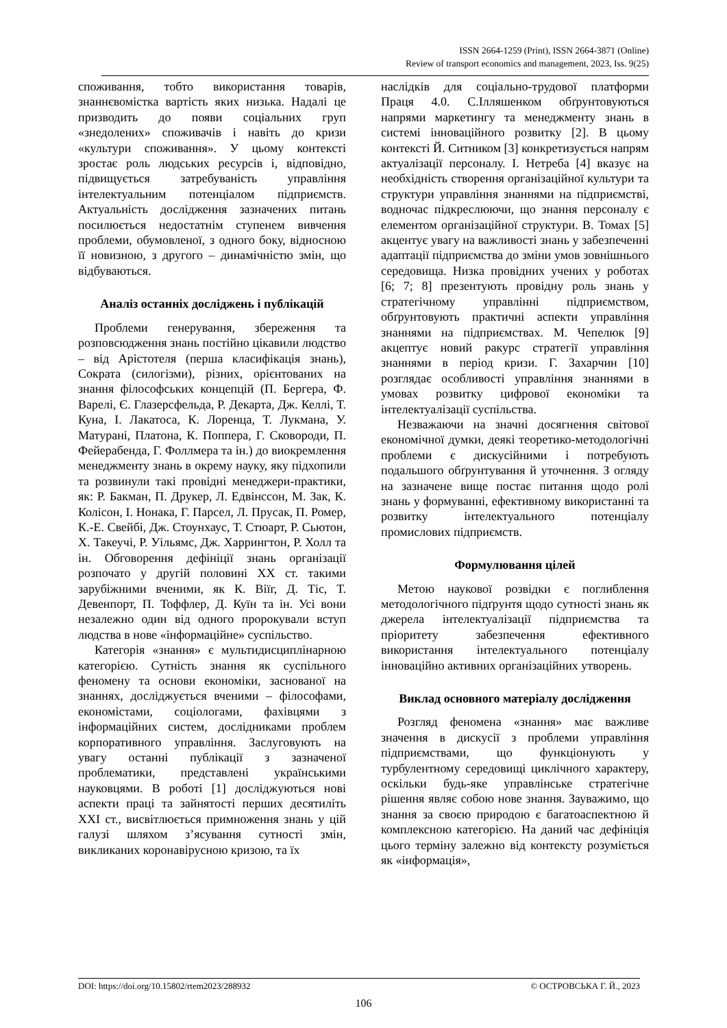ISSN 2664-1259 (Print), ISSN 2664-3871 (Online)
Review of transport economics and management, 2023, Iss. 9(25)
споживання, тобто використання товарів, знаннєвомістка вартість яких низька. Надалі це призводить до появи соціальних груп «знедолених» споживачів і навіть до кризи «культури споживання». У цьому контексті зростає роль людських ресурсів і, відповідно, підвищується затребуваність управління інтелектуальним потенціалом підприємств. Актуальність дослідження зазначених питань посилюється недостатнім ступенем вивчення проблеми, обумовленої, з одного боку, відносною її новизною, з другого – динамічністю змін, що відбуваються.
Аналіз останніх досліджень і публікацій
Проблеми генерування, збереження та розповсюдження знань постійно цікавили людство – від Арістотеля (перша класифікація знань), Сократа (силогізми), різних, орієнтованих на знання філософських концепцій (П. Бергера, Ф. Варелі, Є. Глазерсфельда, Р. Декарта, Дж. Келлі, Т. Куна, І. Лакатоса, К. Лоренца, Т. Лукмана, У. Матурані, Платона, К. Поппера, Г. Сковороди, П. Фейерабенда, Г. Фоллмера та ін.) до виокремлення менеджменту знань в окрему науку, яку підхопили та розвинули такі провідні менеджери-практики, як: Р. Бакман, П. Друкер, Л. Едвінссон, М. Зак, К. Колісон, І. Нонака, Г. Парсел, Л. Прусак, П. Ромер, К.-Е. Свейбі, Дж. Стоунхаус, Т. Стюарт, Р. Сьютон, Х. Такеучі, Р. Уільямс, Дж. Харрингтон, Р. Холл та ін. Обговорення дефініції знань організації розпочато у другій половині ХХ ст. такими зарубіжними вченими, як К. Віїг, Д. Тіс, Т. Девенпорт, П. Тоффлер, Д. Куїн та ін. Усі вони незалежно один від одного пророкували вступ людства в нове «інформаційне» суспільство.
Категорія «знання» є мультидисциплінарною категорією. Сутність знання як суспільного феномену та основи економіки, заснованої на знаннях, досліджується вченими – філософами, економістами, соціологами, фахівцями з інформаційних систем, дослідниками проблем корпоративного управління. Заслуговують на увагу останні публікації з зазначеної проблематики, представлені українськими науковцями. В роботі [1] досліджуються нові аспекти праці та зайнятості перших десятиліть XXI ст., висвітлюється примноження знань у цій галузі шляхом з’ясування сутності змін, викликаних коронавірусною кризою, та їх
наслідків для соціально-трудової платформи Праця 4.0. С.Ілляшенком обґрунтовуються напрями маркетингу та менеджменту знань в системі інноваційного розвитку [2]. В цьому контексті Й. Ситником [3] конкретизується напрям актуалізації персоналу. І. Нетреба [4] вказує на необхідність створення організаційної культури та структури управління знаннями на підприємстві, водночас підкреслюючи, що знання персоналу є елементом організаційної структури. В. Томах [5] акцентує увагу на важливості знань у забезпеченні адаптації підприємства до зміни умов зовнішнього середовища. Низка провідних учених у роботах [6; 7; 8] презентують провідну роль знань у стратегічному управлінні підприємством, обґрунтовують практичні аспекти управління знаннями на підприємствах. М. Чепелюк [9] акцептує новий ракурс стратегії управління знаннями в період кризи. Г. Захарчин [10] розглядає особливості управління знаннями в умовах розвитку цифрової економіки та інтелектуалізації суспільства.
Незважаючи на значні досягнення світової економічної думки, деякі теоретико-методологічні проблеми є дискусійними і потребують подальшого обґрунтування й уточнення. З огляду на зазначене вище постає питання щодо ролі знань у формуванні, ефективному використанні та розвитку інтелектуального потенціалу промислових підприємств.
Формулювання цілей
Метою наукової розвідки є поглиблення методологічного підґрунтя щодо сутності знань як джерела інтелектуалізації підприємства та пріоритету забезпечення ефективного використання інтелектуального потенціалу інноваційно активних організаційних утворень.
Виклад основного матеріалу дослідження
Розгляд феномена «знання» має важливе значення в дискусії з проблеми управління підприємствами, що функціонують у турбулентному середовищі циклічного характеру, оскільки будь-яке управлінське стратегічне рішення являє собою нове знання. Зауважимо, що знання за своєю природою є багатоаспектною й комплексною категорією. На даний час дефініція цього терміну залежно від контексту розуміється як «інформація»,
DOI: https://doi.org/10.15802/rtem2023/288932 © ОСТРОВСЬКА Г. Й., 2023
106